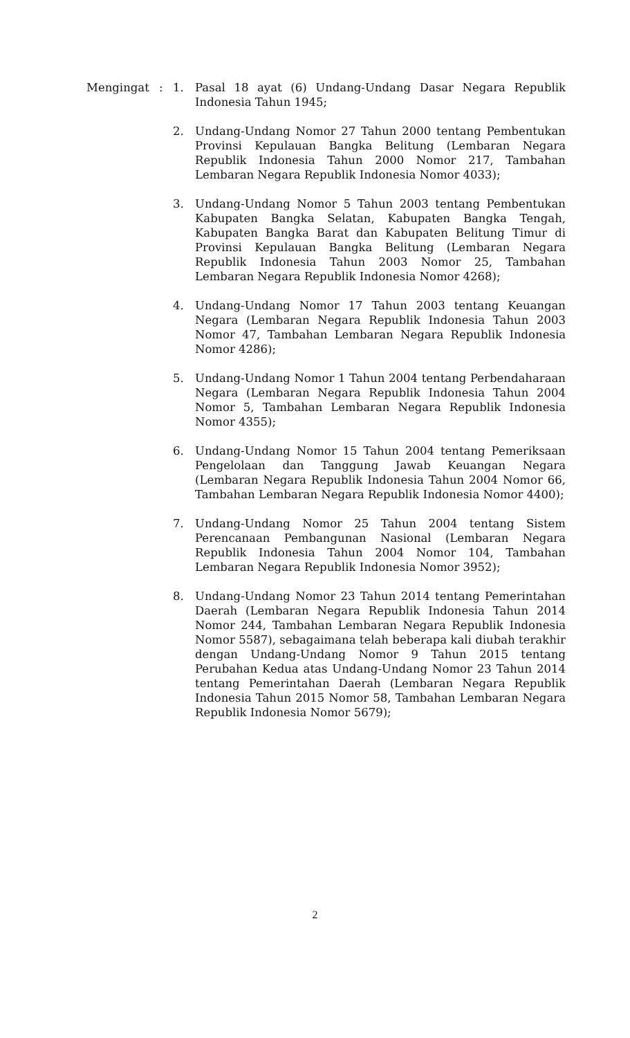Mengingat : 1. Pasal 18 ayat (6) Undang-Undang Dasar Negara Republik Indonesia Tahun 1945;
2. Undang-Undang Nomor 27 Tahun 2000 tentang Pembentukan Provinsi Kepulauan Bangka Belitung (Lembaran Negara Republik Indonesia Tahun 2000 Nomor 217, Tambahan Lembaran Negara Republik Indonesia Nomor 4033);
3. Undang-Undang Nomor 5 Tahun 2003 tentang Pembentukan Kabupaten Bangka Selatan, Kabupaten Bangka Tengah, Kabupaten Bangka Barat dan Kabupaten Belitung Timur di Provinsi Kepulauan Bangka Belitung (Lembaran Negara Republik Indonesia Tahun 2003 Nomor 25, Tambahan Lembaran Negara Republik Indonesia Nomor 4268);
4. Undang-Undang Nomor 17 Tahun 2003 tentang Keuangan Negara (Lembaran Negara Republik Indonesia Tahun 2003 Nomor 47, Tambahan Lembaran Negara Republik Indonesia Nomor 4286);
5. Undang-Undang Nomor 1 Tahun 2004 tentang Perbendaharaan Negara (Lembaran Negara Republik Indonesia Tahun 2004 Nomor 5, Tambahan Lembaran Negara Republik Indonesia Nomor 4355);
6. Undang-Undang Nomor 15 Tahun 2004 tentang Pemeriksaan Pengelolaan dan Tanggung Jawab Keuangan Negara (Lembaran Negara Republik Indonesia Tahun 2004 Nomor 66, Tambahan Lembaran Negara Republik Indonesia Nomor 4400);
7. Undang-Undang Nomor 25 Tahun 2004 tentang Sistem Perencanaan Pembangunan Nasional (Lembaran Negara Republik Indonesia Tahun 2004 Nomor 104, Tambahan Lembaran Negara Republik Indonesia Nomor 3952);
8. Undang-Undang Nomor 23 Tahun 2014 tentang Pemerintahan Daerah (Lembaran Negara Republik Indonesia Tahun 2014 Nomor 244, Tambahan Lembaran Negara Republik Indonesia Nomor 5587), sebagaimana telah beberapa kali diubah terakhir dengan Undang-Undang Nomor 9 Tahun 2015 tentang Perubahan Kedua atas Undang-Undang Nomor 23 Tahun 2014 tentang Pemerintahan Daerah (Lembaran Negara Republik Indonesia Tahun 2015 Nomor 58, Tambahan Lembaran Negara Republik Indonesia Nomor 5679);
2